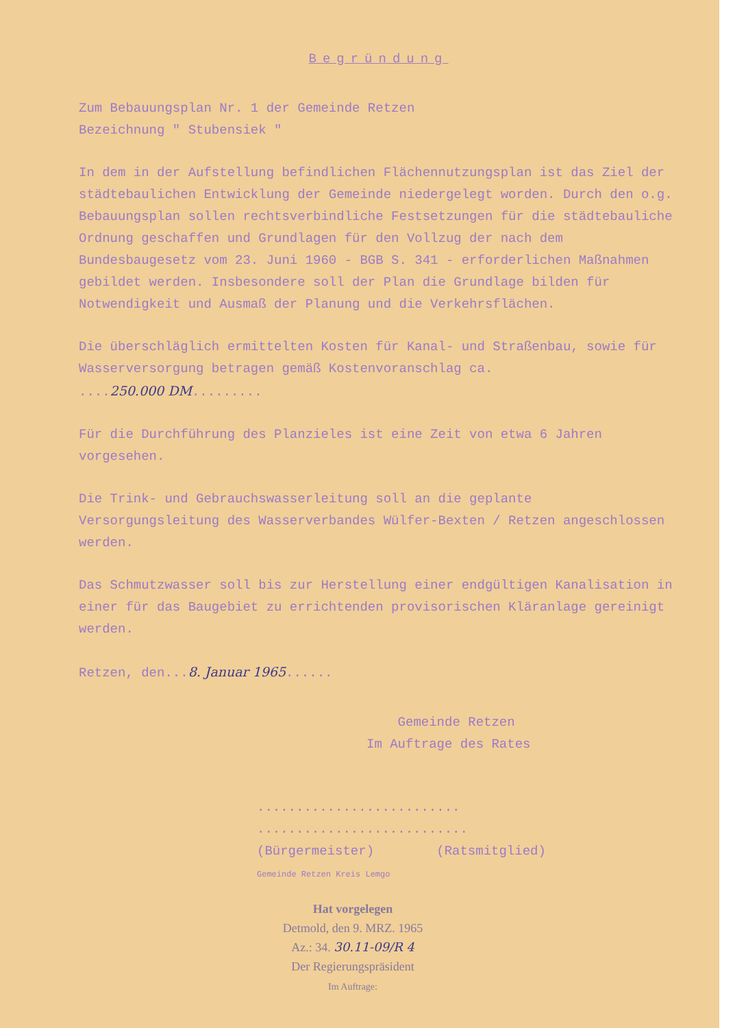Begründung
Zum Bebauungsplan Nr. 1 der Gemeinde Retzen
Bezeichnung " Stubensiek "
In dem in der Aufstellung befindlichen Flächennutzungsplan ist das Ziel der städtebaulichen Entwicklung der Gemeinde niedergelegt worden. Durch den o.g. Bebauungsplan sollen rechtsverbindliche Festsetzungen für die städtebauliche Ordnung geschaffen und Grundlagen für den Vollzug der nach dem Bundesbaugesetz vom 23. Juni 1960 - BGB S. 341 - erforderlichen Maßnahmen gebildet werden. Insbesondere soll der Plan die Grundlage bilden für Notwendigkeit und Ausmaß der Planung und die Verkehrsflächen.
Die überschläglich ermittelten Kosten für Kanal- und Straßenbau, sowie für Wasserversorgung betragen gemäß Kostenvoranschlag ca.
....250.000 DM.........
Für die Durchführung des Planzieles ist eine Zeit von etwa 6 Jahren vorgesehen.
Die Trink- und Gebrauchswasserleitung soll an die geplante Versorgungsleitung des Wasserverbandes Wülfer-Bexten / Retzen angeschlossen werden.
Das Schmutzwasser soll bis zur Herstellung einer endgültigen Kanalisation in einer für das Baugebiet zu errichtenden provisorischen Kläranlage gereinigt werden.
Retzen, den...8. Januar 1965......
Gemeinde Retzen
Im Auftrage des Rates
.......................... ...........................
(Bürgermeister) (Ratsmitglied)
Gemeinde Retzen Kreis Lemgo
Hat vorgelegen
Detmold, den 9. MRZ. 1965
Az.: 34. 30.11-09/R 4
Der Regierungspräsident
Im Auftrage: